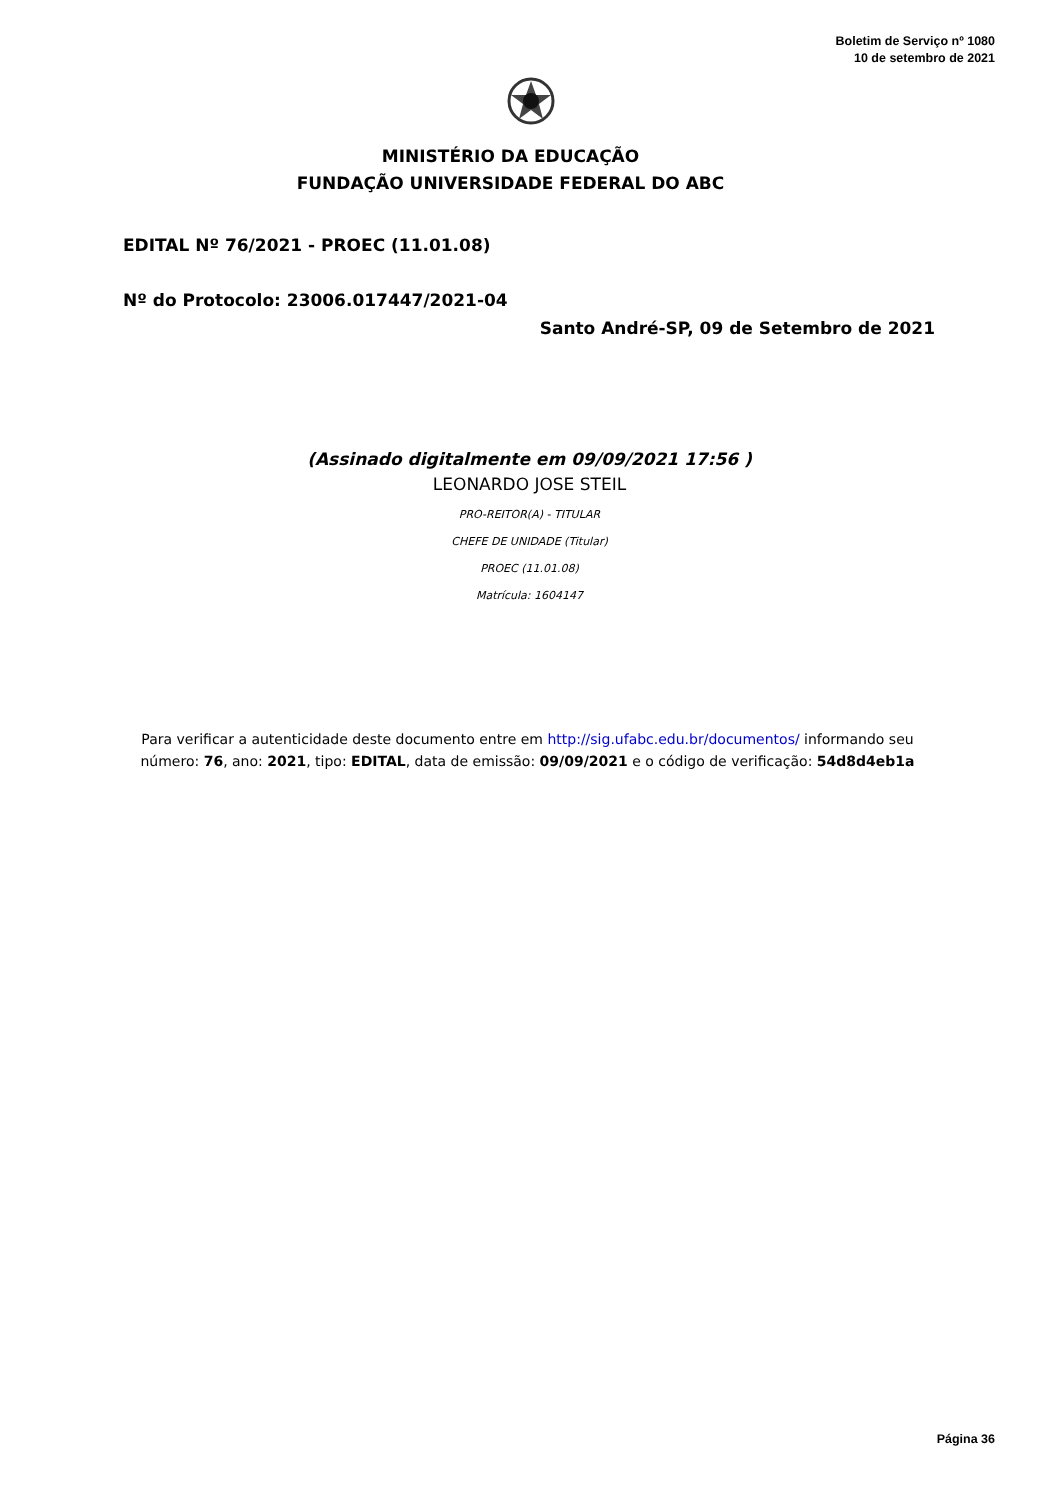Boletim de Serviço nº 1080
10 de setembro de 2021
MINISTÉRIO DA EDUCAÇÃO
FUNDAÇÃO UNIVERSIDADE FEDERAL DO ABC
EDITAL Nº 76/2021 - PROEC (11.01.08)
Nº do Protocolo: 23006.017447/2021-04
Santo André-SP, 09 de Setembro de 2021
(Assinado digitalmente em 09/09/2021 17:56 )
LEONARDO JOSE STEIL
PRO-REITOR(A) - TITULAR
CHEFE DE UNIDADE (Titular)
PROEC (11.01.08)
Matrícula: 1604147
Para verificar a autenticidade deste documento entre em http://sig.ufabc.edu.br/documentos/ informando seu
número: 76, ano: 2021, tipo: EDITAL, data de emissão: 09/09/2021 e o código de verificação: 54d8d4eb1a
Página 36